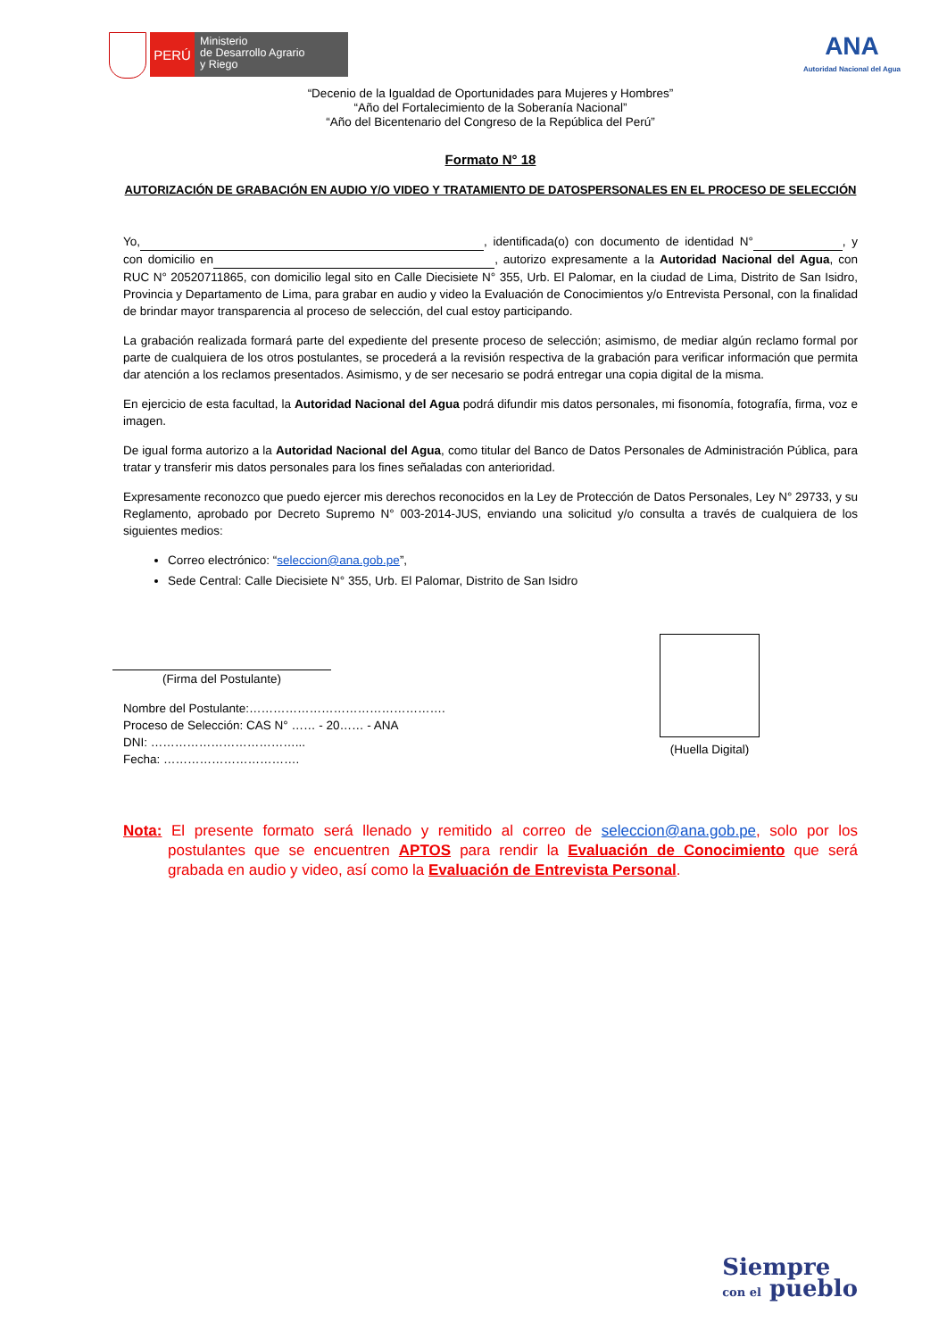PERÚ
Ministerio
de Desarrollo Agrario
y Riego
ANA
Autoridad Nacional del Agua
“Decenio de la Igualdad de Oportunidades para Mujeres y Hombres”
“Año del Fortalecimiento de la Soberanía Nacional”
“Año del Bicentenario del Congreso de la República del Perú”
Formato N° 18
AUTORIZACIÓN DE GRABACIÓN EN AUDIO Y/O VIDEO Y TRATAMIENTO DE DATOSPERSONALES EN EL PROCESO DE SELECCIÓN
Yo, , identificada(o) con documento de identidad N° , y con domicilio en , autorizo expresamente a la Autoridad Nacional del Agua, con RUC N° 20520711865, con domicilio legal sito en Calle Diecisiete N° 355, Urb. El Palomar, en la ciudad de Lima, Distrito de San Isidro, Provincia y Departamento de Lima, para grabar en audio y video la Evaluación de Conocimientos y/o Entrevista Personal, con la finalidad de brindar mayor transparencia al proceso de selección, del cual estoy participando.
La grabación realizada formará parte del expediente del presente proceso de selección; asimismo, de mediar algún reclamo formal por parte de cualquiera de los otros postulantes, se procederá a la revisión respectiva de la grabación para verificar información que permita dar atención a los reclamos presentados. Asimismo, y de ser necesario se podrá entregar una copia digital de la misma.
En ejercicio de esta facultad, la Autoridad Nacional del Agua podrá difundir mis datos personales, mi fisonomía, fotografía, firma, voz e imagen.
De igual forma autorizo a la Autoridad Nacional del Agua, como titular del Banco de Datos Personales de Administración Pública, para tratar y transferir mis datos personales para los fines señaladas con anterioridad.
Expresamente reconozco que puedo ejercer mis derechos reconocidos en la Ley de Protección de Datos Personales, Ley N° 29733, y su Reglamento, aprobado por Decreto Supremo N° 003-2014-JUS, enviando una solicitud y/o consulta a través de cualquiera de los siguientes medios:
Correo electrónico: “seleccion@ana.gob.pe”,
Sede Central: Calle Diecisiete N° 355, Urb. El Palomar, Distrito de San Isidro
(Firma del Postulante)
Nombre del Postulante:………………………………………….
Proceso de Selección: CAS N° …… - 20…… - ANA
DNI: ………………………………...
Fecha: …………………………….
(Huella Digital)
Nota: El presente formato será llenado y remitido al correo de seleccion@ana.gob.pe, solo por los postulantes que se encuentren APTOS para rendir la Evaluación de Conocimiento que será grabada en audio y video, así como la Evaluación de Entrevista Personal.
Siempre
con el pueblo